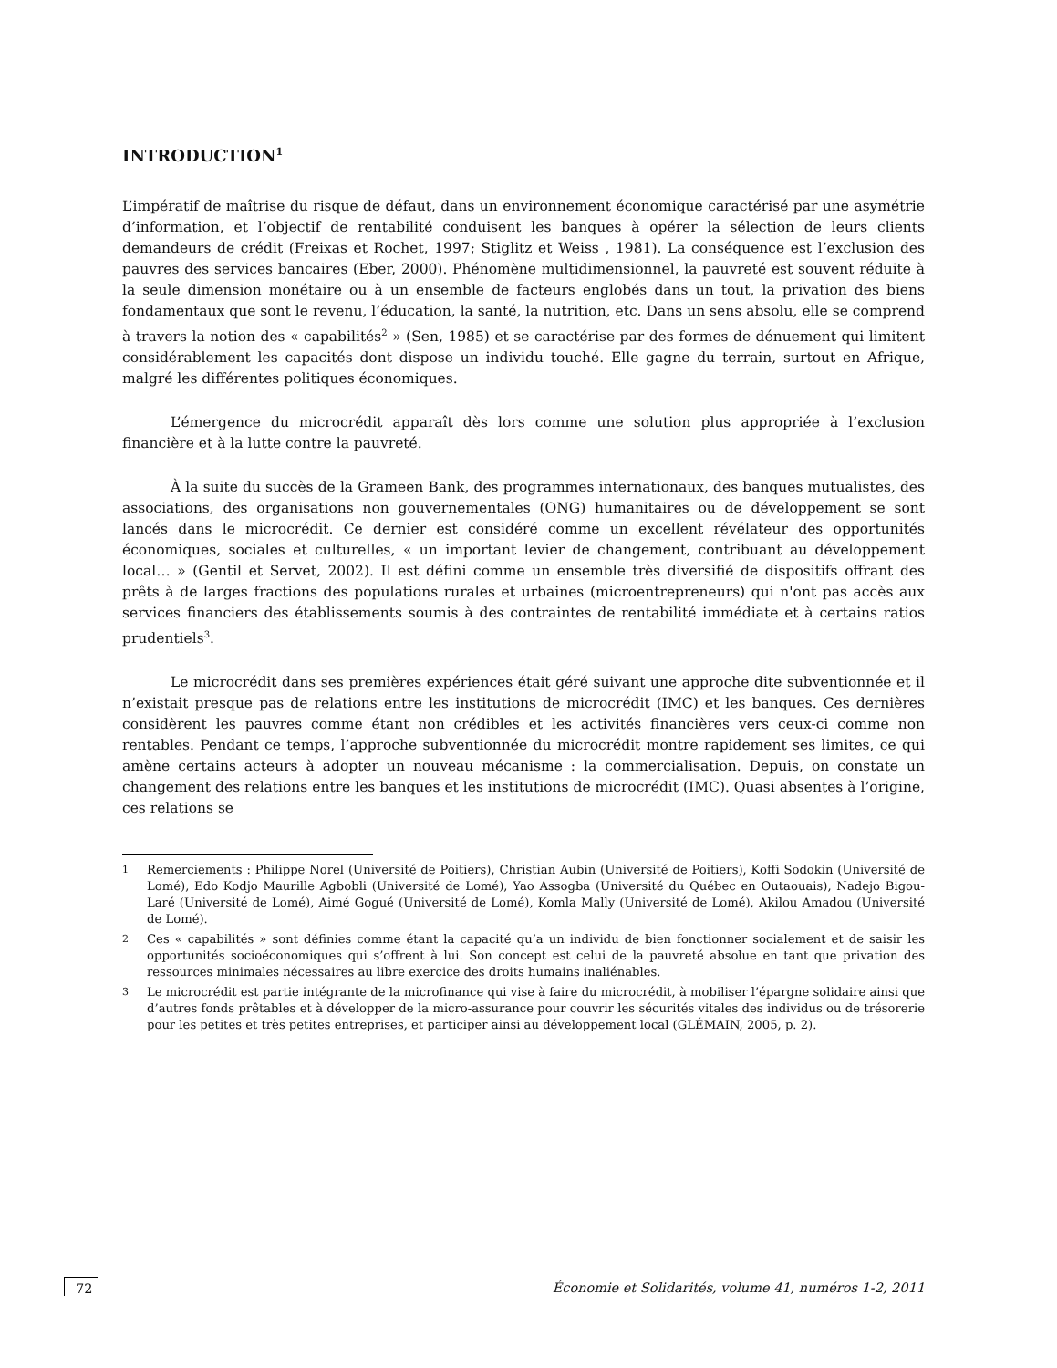INTRODUCTION<sup>1</sup>
L’impératif de maîtrise du risque de défaut, dans un environnement économique caractérisé par une asymétrie d’information, et l’objectif de rentabilité conduisent les banques à opérer la sélection de leurs clients demandeurs de crédit (Freixas et Rochet, 1997; Stiglitz et Weiss , 1981). La conséquence est l’exclusion des pauvres des services bancaires (Eber, 2000). Phénomène multidimensionnel, la pauvreté est souvent réduite à la seule dimension monétaire ou à un ensemble de facteurs englobés dans un tout, la privation des biens fondamentaux que sont le revenu, l’éducation, la santé, la nutrition, etc. Dans un sens absolu, elle se comprend à travers la notion des « capabilités<sup>2</sup> » (Sen, 1985) et se caractérise par des formes de dénuement qui limitent considérablement les capacités dont dispose un individu touché. Elle gagne du terrain, surtout en Afrique, malgré les différentes politiques économiques.
L’émergence du microcrédit apparaît dès lors comme une solution plus appropriée à l’exclusion financière et à la lutte contre la pauvreté.
À la suite du succès de la Grameen Bank, des programmes internationaux, des banques mutualistes, des associations, des organisations non gouvernementales (ONG) humanitaires ou de développement se sont lancés dans le microcrédit. Ce dernier est considéré comme un excellent révélateur des opportunités économiques, sociales et culturelles, « un important levier de changement, contribuant au développement local… » (Gentil et Servet, 2002). Il est défini comme un ensemble très diversifié de dispositifs offrant des prêts à de larges fractions des populations rurales et urbaines (microentrepreneurs) qui n'ont pas accès aux services financiers des établissements soumis à des contraintes de rentabilité immédiate et à certains ratios prudentiels<sup>3</sup>.
Le microcrédit dans ses premières expériences était géré suivant une approche dite subventionnée et il n’existait presque pas de relations entre les institutions de microcrédit (IMC) et les banques. Ces dernières considèrent les pauvres comme étant non crédibles et les activités financières vers ceux-ci comme non rentables. Pendant ce temps, l’approche subventionnée du microcrédit montre rapidement ses limites, ce qui amène certains acteurs à adopter un nouveau mécanisme : la commercialisation. Depuis, on constate un changement des relations entre les banques et les institutions de microcrédit (IMC). Quasi absentes à l’origine, ces relations se
<sup>1</sup> Remerciements : Philippe Norel (Université de Poitiers), Christian Aubin (Université de Poitiers), Koffi Sodokin (Université de Lomé), Edo Kodjo Maurille Agbobli (Université de Lomé), Yao Assogba (Université du Québec en Outaouais), Nadejo Bigou-Laré (Université de Lomé), Aimé Gogué (Université de Lomé), Komla Mally (Université de Lomé), Akilou Amadou (Université de Lomé).
<sup>2</sup> Ces « capabilités » sont définies comme étant la capacité qu’a un individu de bien fonctionner socialement et de saisir les opportunités socioéconomiques qui s’offrent à lui. Son concept est celui de la pauvreté absolue en tant que privation des ressources minimales nécessaires au libre exercice des droits humains inaliénables.
<sup>3</sup> Le microcrédit est partie intégrante de la microfinance qui vise à faire du microcrédit, à mobiliser l’épargne solidaire ainsi que d’autres fonds prêtables et à développer de la micro-assurance pour couvrir les sécurités vitales des individus ou de trésorerie pour les petites et très petites entreprises, et participer ainsi au développement local (GLÉMAIN, 2005, p. 2).
72 Économie et Solidarités, volume 41, numéros 1-2, 2011